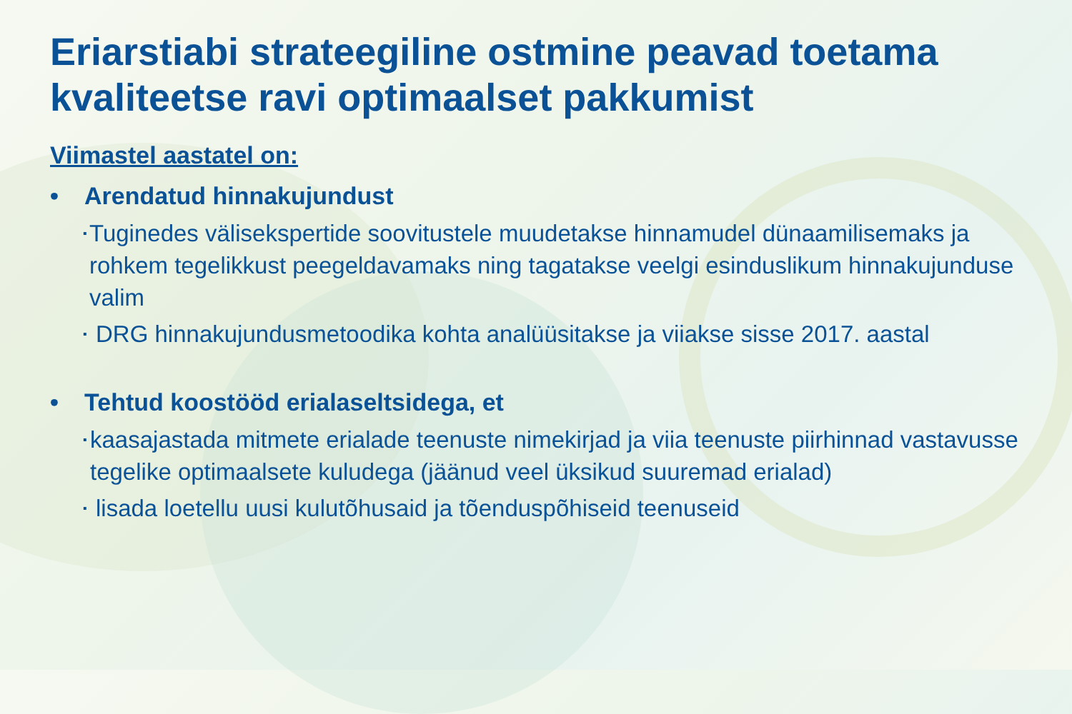Eriarstiabi strateegiline ostmine peavad toetama kvaliteetse ravi optimaalset pakkumist
Viimastel aastatel on:
• Arendatud hinnakujundust
▪ Tuginedes välisekspertide soovitustele muudetakse hinnamudel dünaamilisemaks ja rohkem tegelikkust peegeldavamaks ning tagatakse veelgi esinduslikum hinnakujunduse valim
▪ DRG hinnakujundusmetoodika kohta analüüsitakse ja viiakse sisse 2017. aastal
• Tehtud koostööd erialaseltsidega, et
▪ kaasajastada mitmete erialade teenuste nimekirjad ja viia teenuste piirhinnad vastavusse tegelike optimaalsete kuludega (jäänud veel üksikud suuremad erialad)
▪ lisada loetellu uusi kulutõhusaid ja tõenduspõhiseid teenuseid